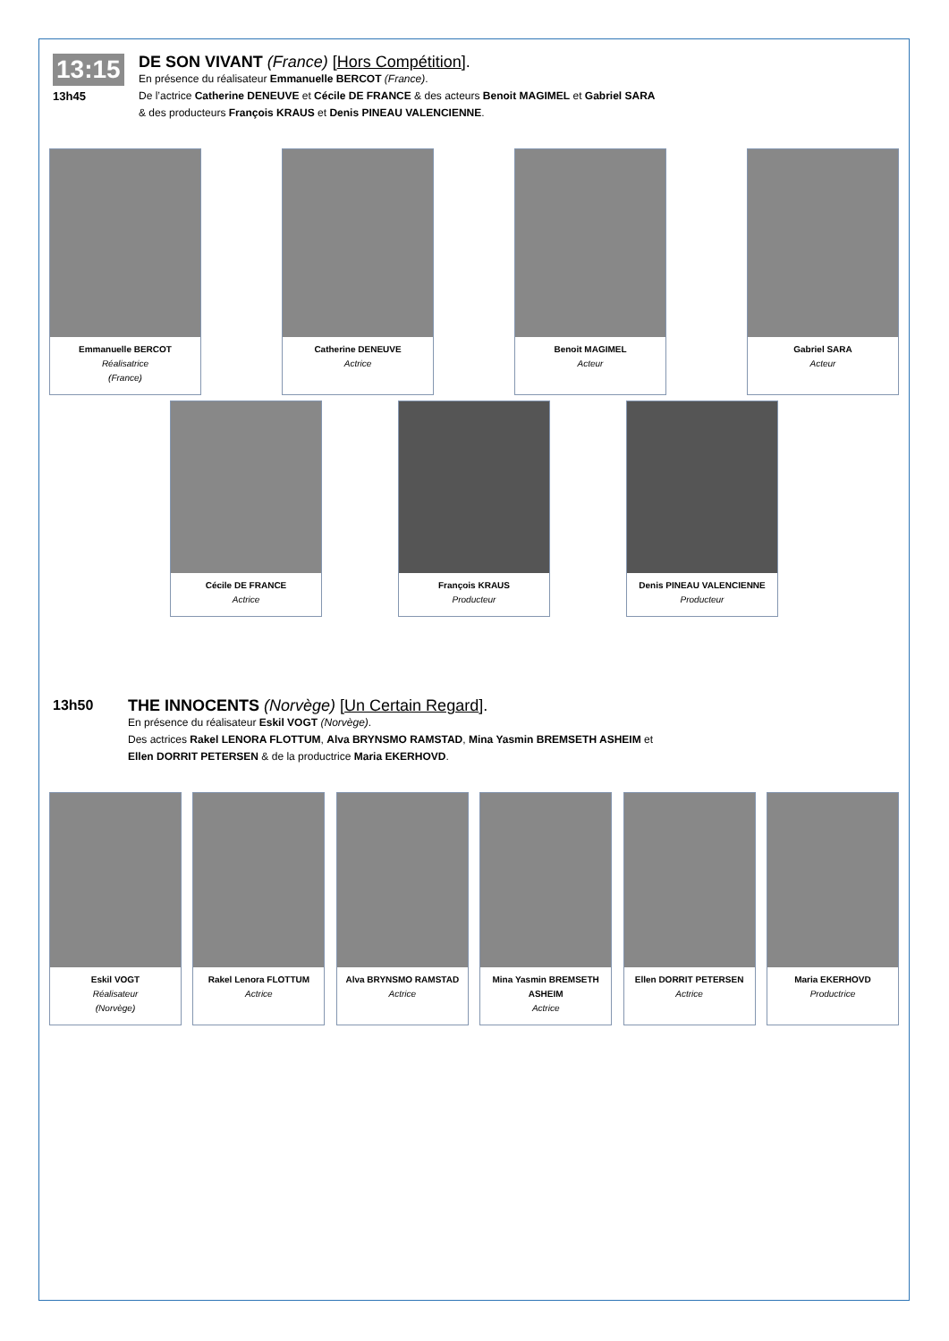13:15
13h45
DE SON VIVANT (France) [Hors Compétition].
En présence du réalisateur Emmanuelle BERCOT (France).
De l’actrice Catherine DENEUVE et Cécile DE FRANCE & des acteurs Benoit MAGIMEL et Gabriel SARA
& des producteurs François KRAUS et Denis PINEAU VALENCIENNE.
Emmanuelle BERCOT
Réalisatrice
(France)
Catherine DENEUVE
Actrice
Benoit MAGIMEL
Acteur
Gabriel SARA
Acteur
Cécile DE FRANCE
Actrice
François KRAUS
Producteur
Denis PINEAU VALENCIENNE
Producteur
13h50
THE INNOCENTS (Norvège) [Un Certain Regard].
En présence du réalisateur Eskil VOGT (Norvège).
Des actrices Rakel LENORA FLOTTUM, Alva BRYNSMO RAMSTAD, Mina Yasmin BREMSETH ASHEIM et
Ellen DORRIT PETERSEN & de la productrice Maria EKERHOVD.
Eskil VOGT
Réalisateur
(Norvège)
Rakel Lenora FLOTTUM
Actrice
Alva BRYNSMO RAMSTAD
Actrice
Mina Yasmin BREMSETH ASHEIM
Actrice
Ellen DORRIT PETERSEN
Actrice
Maria EKERHOVD
Productrice